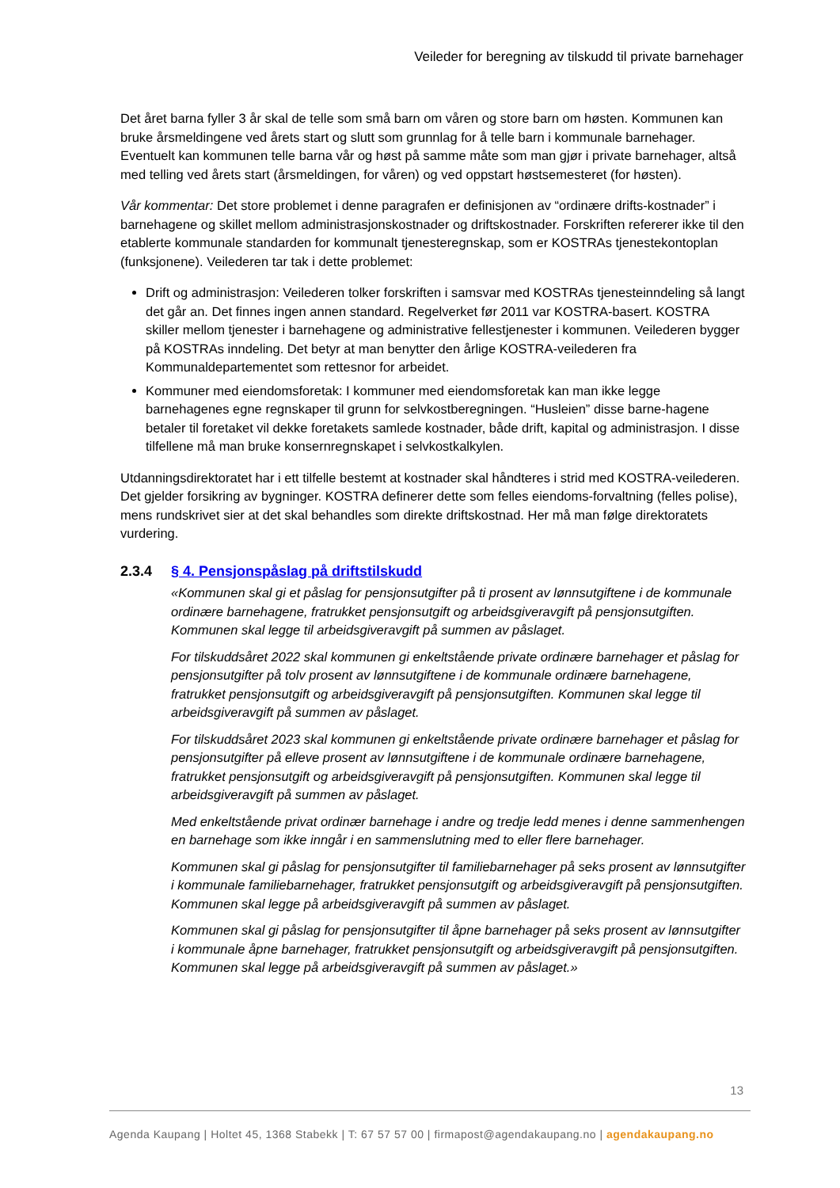Veileder for beregning av tilskudd til private barnehager
Det året barna fyller 3 år skal de telle som små barn om våren og store barn om høsten. Kommunen kan bruke årsmeldingene ved årets start og slutt som grunnlag for å telle barn i kommunale barnehager. Eventuelt kan kommunen telle barna vår og høst på samme måte som man gjør i private barnehager, altså med telling ved årets start (årsmeldingen, for våren) og ved oppstart høstsemesteret (for høsten).
Vår kommentar: Det store problemet i denne paragrafen er definisjonen av “ordinære drifts-kostnader” i barnehagene og skillet mellom administrasjonskostnader og driftskostnader. Forskriften refererer ikke til den etablerte kommunale standarden for kommunalt tjenesteregnskap, som er KOSTRAs tjenestekontoplan (funksjonene). Veilederen tar tak i dette problemet:
Drift og administrasjon: Veilederen tolker forskriften i samsvar med KOSTRAs tjenesteinndeling så langt det går an. Det finnes ingen annen standard. Regelverket før 2011 var KOSTRA-basert. KOSTRA skiller mellom tjenester i barnehagene og administrative fellestjenester i kommunen. Veilederen bygger på KOSTRAs inndeling. Det betyr at man benytter den årlige KOSTRA-veilederen fra Kommunaldepartementet som rettesnor for arbeidet.
Kommuner med eiendomsforetak: I kommuner med eiendomsforetak kan man ikke legge barnehagenes egne regnskaper til grunn for selvkostberegningen. “Husleien” disse barne-hagene betaler til foretaket vil dekke foretakets samlede kostnader, både drift, kapital og administrasjon. I disse tilfellene må man bruke konsernregnskapet i selvkostkalkylen.
Utdanningsdirektoratet har i ett tilfelle bestemt at kostnader skal håndteres i strid med KOSTRA-veilederen. Det gjelder forsikring av bygninger. KOSTRA definerer dette som felles eiendoms-forvaltning (felles polise), mens rundskrivet sier at det skal behandles som direkte driftskostnad. Her må man følge direktoratets vurdering.
2.3.4 § 4. Pensjonspåslag på driftstilskudd
«Kommunen skal gi et påslag for pensjonsutgifter på ti prosent av lønnsutgiftene i de kommunale ordinære barnehagene, fratrukket pensjonsutgift og arbeidsgiveravgift på pensjonsutgiften. Kommunen skal legge til arbeidsgiveravgift på summen av påslaget.
For tilskuddsåret 2022 skal kommunen gi enkeltstående private ordinære barnehager et påslag for pensjonsutgifter på tolv prosent av lønnsutgiftene i de kommunale ordinære barnehagene, fratrukket pensjonsutgift og arbeidsgiveravgift på pensjonsutgiften. Kommunen skal legge til arbeidsgiveravgift på summen av påslaget.
For tilskuddsåret 2023 skal kommunen gi enkeltstående private ordinære barnehager et påslag for pensjonsutgifter på elleve prosent av lønnsutgiftene i de kommunale ordinære barnehagene, fratrukket pensjonsutgift og arbeidsgiveravgift på pensjonsutgiften. Kommunen skal legge til arbeidsgiveravgift på summen av påslaget.
Med enkeltstående privat ordinær barnehage i andre og tredje ledd menes i denne sammenhengen en barnehage som ikke inngår i en sammenslutning med to eller flere barnehager.
Kommunen skal gi påslag for pensjonsutgifter til familiebarnehager på seks prosent av lønnsutgifter i kommunale familiebarnehager, fratrukket pensjonsutgift og arbeidsgiveravgift på pensjonsutgiften. Kommunen skal legge på arbeidsgiveravgift på summen av påslaget.
Kommunen skal gi påslag for pensjonsutgifter til åpne barnehager på seks prosent av lønnsutgifter i kommunale åpne barnehager, fratrukket pensjonsutgift og arbeidsgiveravgift på pensjonsutgiften. Kommunen skal legge på arbeidsgiveravgift på summen av påslaget.»
13
Agenda Kaupang | Holtet 45, 1368 Stabekk | T: 67 57 57 00 | firmapost@agendakaupang.no | agendakaupang.no